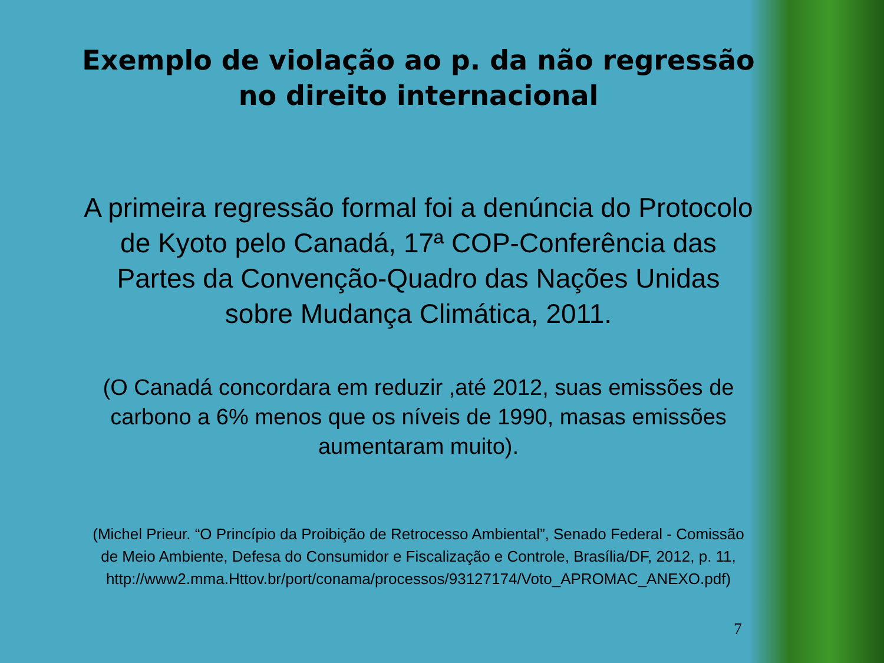Exemplo de violação ao p. da não regressão
no direito internacional
A primeira regressão formal foi a denúncia do Protocolo
de Kyoto pelo Canadá, 17ª COP-Conferência das
Partes da Convenção-Quadro das Nações Unidas
sobre Mudança Climática, 2011.
(O Canadá concordara em reduzir ,até 2012, suas emissões de
carbono a 6% menos que os níveis de 1990, masas emissões
aumentaram muito).
(Michel Prieur. “O Princípio da Proibição de Retrocesso Ambiental”, Senado Federal - Comissão
de Meio Ambiente, Defesa do Consumidor e Fiscalização e Controle, Brasília/DF, 2012, p. 11,
http://www2.mma.Httov.br/port/conama/processos/93127174/Voto_APROMAC_ANEXO.pdf)
7